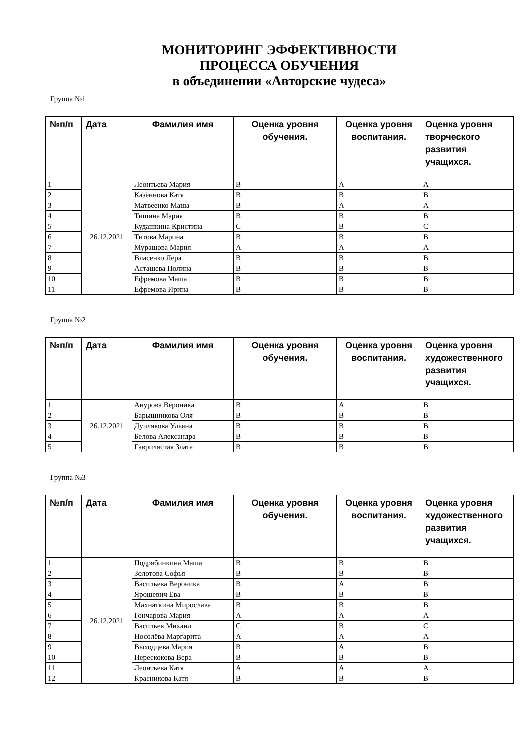МОНИТОРИНГ ЭФФЕКТИВНОСТИ
ПРОЦЕССА ОБУЧЕНИЯ
в объединении «Авторские чудеса»
Группа №1
| №п/п | Дата | Фамилия имя | Оценка уровня обучения. | Оценка уровня воспитания. | Оценка уровня творческого развития учащихся. |
| --- | --- | --- | --- | --- | --- |
| 1 | 26.12.2021 | Леонтьева Мария | В | А | А |
| 2 | | Казённова Катя | В | В | В |
| 3 | | Матвеенко Маша | В | А | А |
| 4 | | Тишина Мария | В | В | В |
| 5 | | Кудашкина Кристина | С | В | С |
| 6 | | Титова Марина | В | В | В |
| 7 | | Мурашова Мария | А | А | А |
| 8 | | Власенко Лера | В | В | В |
| 9 | | Асташева Полина | В | В | В |
| 10 | | Ефремова Маша | В | В | В |
| 11 | | Ефремова Ирина | В | В | В |
Группа №2
| №п/п | Дата | Фамилия имя | Оценка уровня обучения. | Оценка уровня воспитания. | Оценка уровня художественного развития учащихся. |
| --- | --- | --- | --- | --- | --- |
| 1 | 26.12.2021 | Анурова Вероника | В | А | В |
| 2 | | Барышникова Оля | В | В | В |
| 3 | | Дуплякова Ульяна | В | В | В |
| 4 | | Белова Александра | В | В | В |
| 5 | | Гаврилястая Злата | В | В | В |
Группа №3
| №п/п | Дата | Фамилия имя | Оценка уровня обучения. | Оценка уровня воспитания. | Оценка уровня художественного развития учащихся. |
| --- | --- | --- | --- | --- | --- |
| 1 | 26.12.2021 | Подрябинкина Маша | В | В | В |
| 2 | | Золотова Софья | В | В | В |
| 3 | | Васильева Вероника | В | А | В |
| 4 | | Ярошевич Ева | В | В | В |
| 5 | | Махнаткина Мирослава | В | В | В |
| 6 | | Гончарова Мария | А | А | А |
| 7 | | Васильев Михаил | С | В | С |
| 8 | | Носолёва Маргарита | А | А | А |
| 9 | | Выходцева Мария | В | А | В |
| 10 | | Перескокова Вера | В | В | В |
| 11 | | Леонтьева Катя | А | А | А |
| 12 | | Красникова Катя | В | В | В |